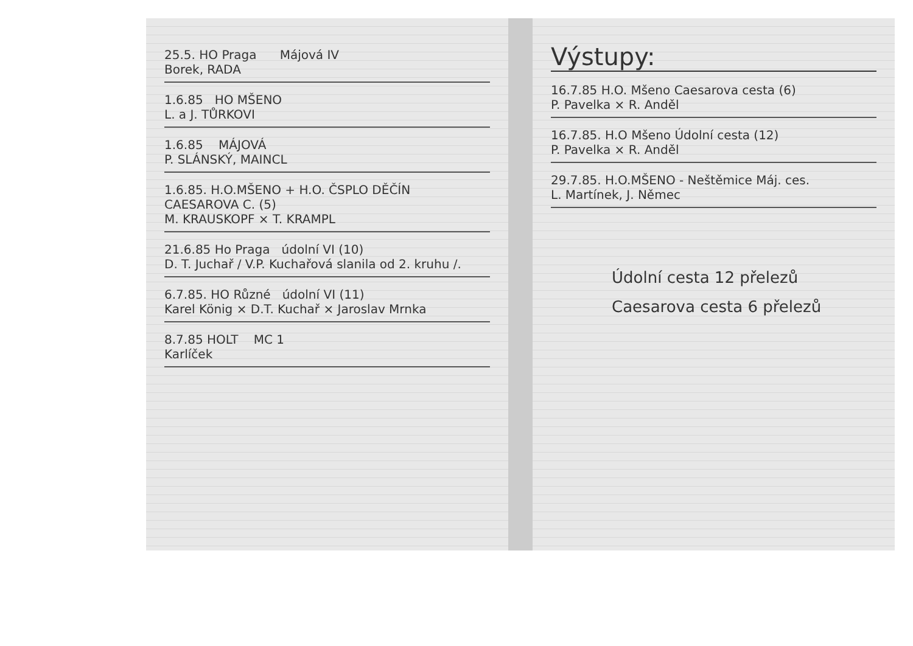25.5. HO Praga Májová IV
Borek, RADA
1.6.85 HO MŠENO
L. a J. TŮRKOVI
1.6.85 MÁJOVÁ
P. SLÁNSKÝ, MAINCL
1.6.85. H.O.MŠENO + H.O. ČSPLO DĚČÍN
CAESAROVA C. (5)
M. KRAUSKOPF × T. KRAMPL
21.6.85 Ho Praga údolní VI (10)
D. T. Juchař / V.P. Kuchařová slanila od 2. kruhu /.
6.7.85. HO Různé údolní VI (11)
Karel König × D.T. Kuchař × Jaroslav Mrnka
8.7.85 HOLT MC 1
Karlíček
Výstupy:
16.7.85 H.O. Mšeno Caesarova cesta (6)
P. Pavelka × R. Anděl
16.7.85. H.O Mšeno Údolní cesta (12)
P. Pavelka × R. Anděl
29.7.85. H.O.MŠENO - Neštěmice Máj. ces.
L. Martínek, J. Němec
Údolní cesta 12 přelezů
Caesarova cesta 6 přelezů